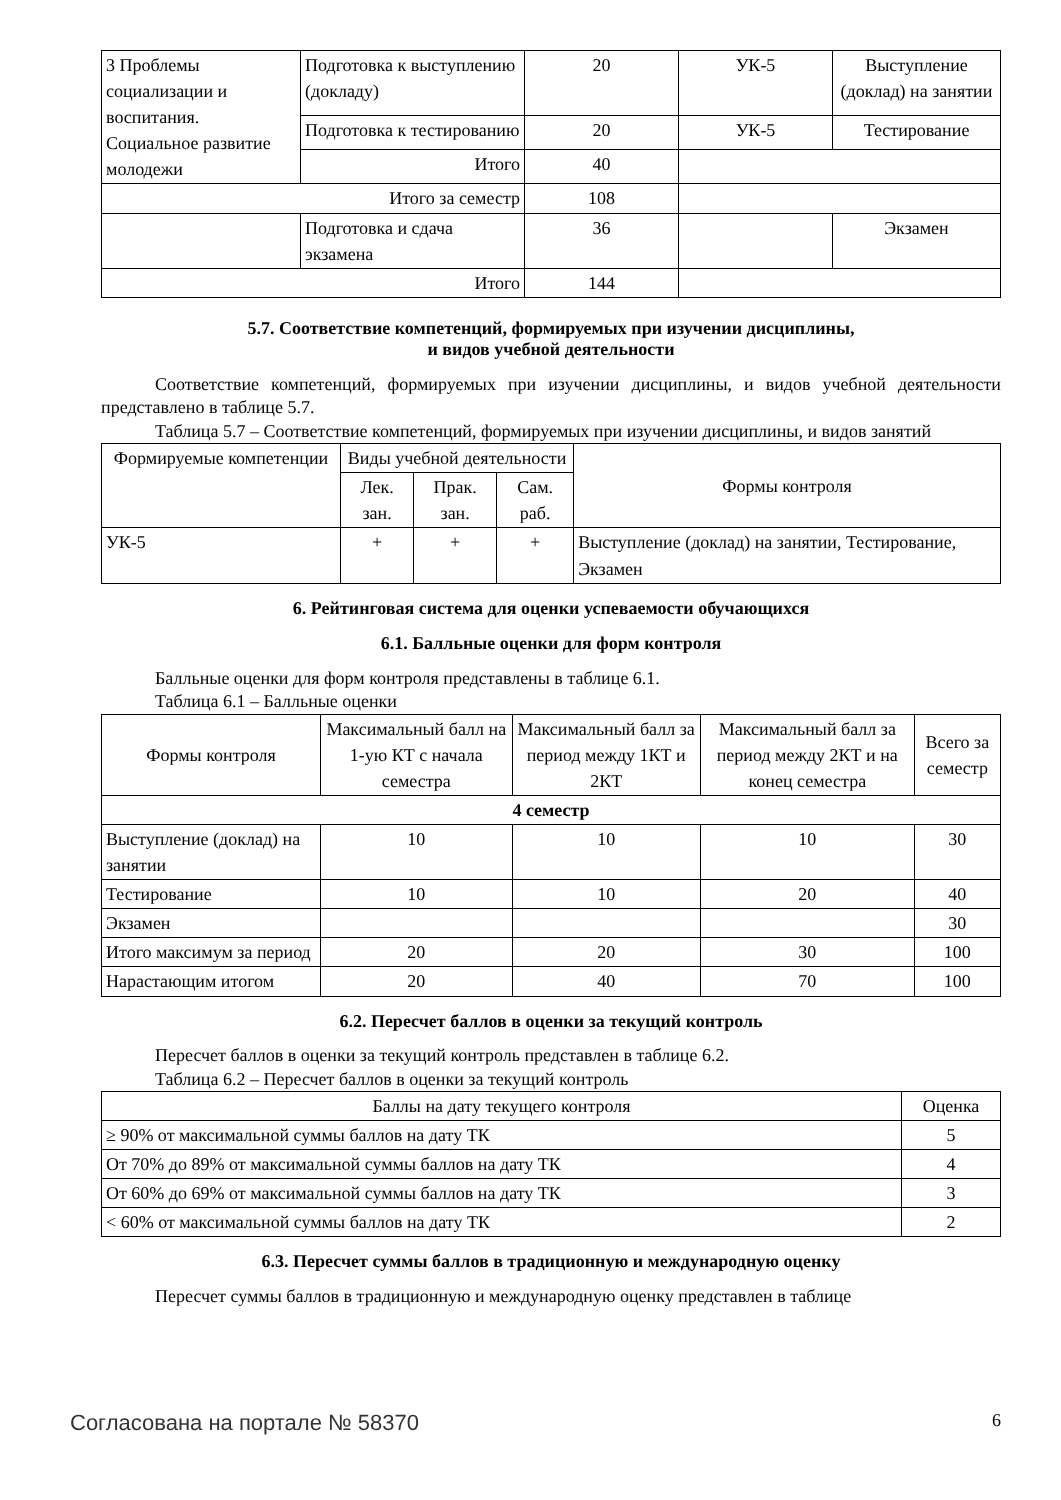| 3 Проблемы социализации и воспитания. Социальное развитие молодежи | Подготовка к выступлению (докладу) | 20 | УК-5 | Выступление (доклад) на занятии |
| | Подготовка к тестированию | 20 | УК-5 | Тестирование |
| | Итого | 40 | | |
| Итого за семестр | | 108 | | |
| | Подготовка и сдача экзамена | 36 | | Экзамен |
| Итого | | 144 | | |
5.7. Соответствие компетенций, формируемых при изучении дисциплины,
и видов учебной деятельности
Соответствие компетенций, формируемых при изучении дисциплины, и видов учебной деятельности представлено в таблице 5.7.
Таблица 5.7 – Соответствие компетенций, формируемых при изучении дисциплины, и видов занятий
| Формируемые компетенции | Виды учебной деятельности | | | Формы контроля |
| --- | --- | --- | --- | --- |
| | Лек. зан. | Прак. зан. | Сам. раб. | |
| УК-5 | + | + | + | Выступление (доклад) на занятии, Тестирование, Экзамен |
6. Рейтинговая система для оценки успеваемости обучающихся
6.1. Балльные оценки для форм контроля
Балльные оценки для форм контроля представлены в таблице 6.1.
Таблица 6.1 – Балльные оценки
| Формы контроля | Максимальный балл на 1-ую КТ с начала семестра | Максимальный балл за период между 1КТ и 2КТ | Максимальный балл за период между 2КТ и на конец семестра | Всего за семестр |
| --- | --- | --- | --- | --- |
| 4 семестр | | | | |
| Выступление (доклад) на занятии | 10 | 10 | 10 | 30 |
| Тестирование | 10 | 10 | 20 | 40 |
| Экзамен | | | | 30 |
| Итого максимум за период | 20 | 20 | 30 | 100 |
| Нарастающим итогом | 20 | 40 | 70 | 100 |
6.2. Пересчет баллов в оценки за текущий контроль
Пересчет баллов в оценки за текущий контроль представлен в таблице 6.2.
Таблица 6.2 – Пересчет баллов в оценки за текущий контроль
| Баллы на дату текущего контроля | Оценка |
| --- | --- |
| ≥ 90% от максимальной суммы баллов на дату ТК | 5 |
| От 70% до 89% от максимальной суммы баллов на дату ТК | 4 |
| От 60% до 69% от максимальной суммы баллов на дату ТК | 3 |
| < 60% от максимальной суммы баллов на дату ТК | 2 |
6.3. Пересчет суммы баллов в традиционную и международную оценку
Пересчет суммы баллов в традиционную и международную оценку представлен в таблице
Согласована на портале № 58370 6